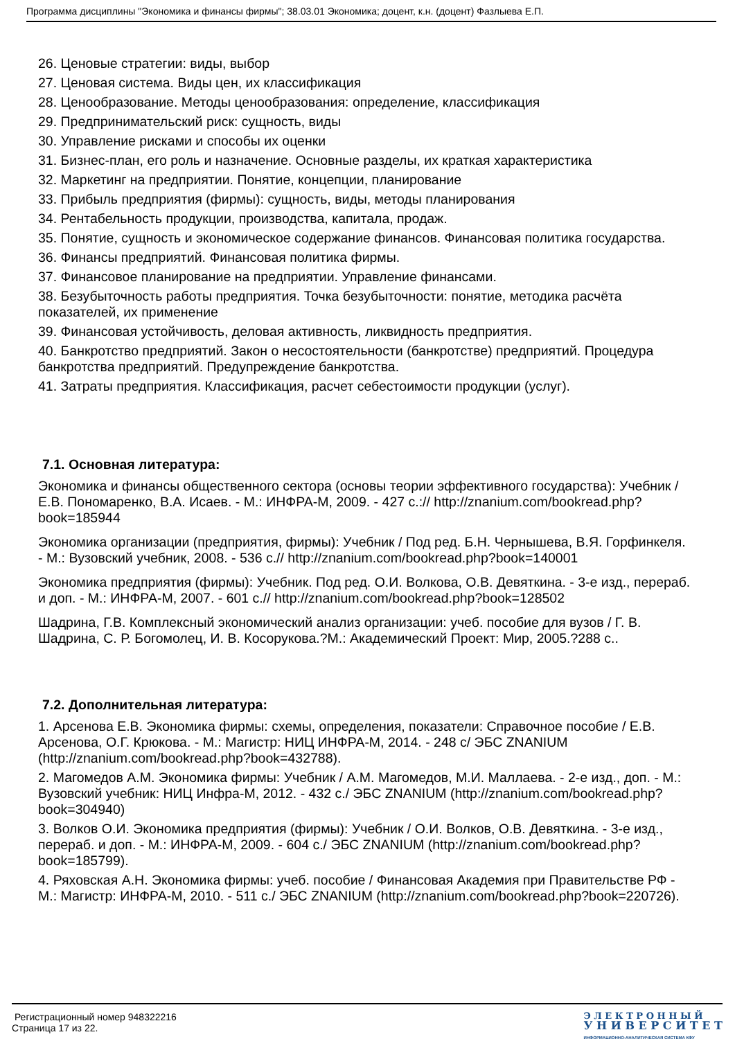Программа дисциплины "Экономика и финансы фирмы"; 38.03.01 Экономика; доцент, к.н. (доцент) Фазлыева Е.П.
26. Ценовые стратегии: виды, выбор
27. Ценовая система. Виды цен, их классификация
28. Ценообразование. Методы ценообразования: определение, классификация
29. Предпринимательский риск: сущность, виды
30. Управление рисками и способы их оценки
31. Бизнес-план, его роль и назначение. Основные разделы, их краткая характеристика
32. Маркетинг на предприятии. Понятие, концепции, планирование
33. Прибыль предприятия (фирмы): сущность, виды, методы планирования
34. Рентабельность продукции, производства, капитала, продаж.
35. Понятие, сущность и экономическое содержание финансов. Финансовая политика государства.
36. Финансы предприятий. Финансовая политика фирмы.
37. Финансовое планирование на предприятии. Управление финансами.
38. Безубыточность работы предприятия. Точка безубыточности: понятие, методика расчёта показателей, их применение
39. Финансовая устойчивость, деловая активность, ликвидность предприятия.
40. Банкротство предприятий. Закон о несостоятельности (банкротстве) предприятий. Процедура банкротства предприятий. Предупреждение банкротства.
41. Затраты предприятия. Классификация, расчет себестоимости продукции (услуг).
7.1. Основная литература:
Экономика и финансы общественного сектора (основы теории эффективного государства): Учебник / Е.В. Пономаренко, В.А. Исаев. - М.: ИНФРА-М, 2009. - 427 с.:// http://znanium.com/bookread.php?book=185944
Экономика организации (предприятия, фирмы): Учебник / Под ред. Б.Н. Чернышева, В.Я. Горфинкеля. - М.: Вузовский учебник, 2008. - 536 с.// http://znanium.com/bookread.php?book=140001
Экономика предприятия (фирмы): Учебник. Под ред. О.И. Волкова, О.В. Девяткина. - 3-е изд., перераб. и доп. - М.: ИНФРА-М, 2007. - 601 с.// http://znanium.com/bookread.php?book=128502
Шадрина, Г.В. Комплексный экономический анализ организации: учеб. пособие для вузов / Г. В. Шадрина, С. Р. Богомолец, И. В. Косорукова.?М.: Академический Проект: Мир, 2005.?288 с..
7.2. Дополнительная литература:
1. Арсенова Е.В. Экономика фирмы: схемы, определения, показатели: Справочное пособие / Е.В. Арсенова, О.Г. Крюкова. - М.: Магистр: НИЦ ИНФРА-М, 2014. - 248 с/ ЭБС ZNANIUM (http://znanium.com/bookread.php?book=432788).
2. Магомедов А.М. Экономика фирмы: Учебник / А.М. Магомедов, М.И. Маллаева. - 2-е изд., доп. - М.: Вузовский учебник: НИЦ Инфра-М, 2012. - 432 с./ ЭБС ZNANIUM (http://znanium.com/bookread.php?book=304940)
3. Волков О.И. Экономика предприятия (фирмы): Учебник / О.И. Волков, О.В. Девяткина. - 3-е изд., перераб. и доп. - М.: ИНФРА-М, 2009. - 604 с./ ЭБС ZNANIUM (http://znanium.com/bookread.php?book=185799).
4. Ряховская А.Н. Экономика фирмы: учеб. пособие / Финансовая Академия при Правительстве РФ - М.: Магистр: ИНФРА-М, 2010. - 511 с./ ЭБС ZNANIUM (http://znanium.com/bookread.php?book=220726).
Регистрационный номер 948322216
Страница 17 из 22.
Э Л Е К Т Р О Н Н Ы Й
У Н И В Е Р С И Т Е Т
ИНФОРМАЦИОННО-АНАЛИТИЧЕСКАЯ СИСТЕМА КФУ